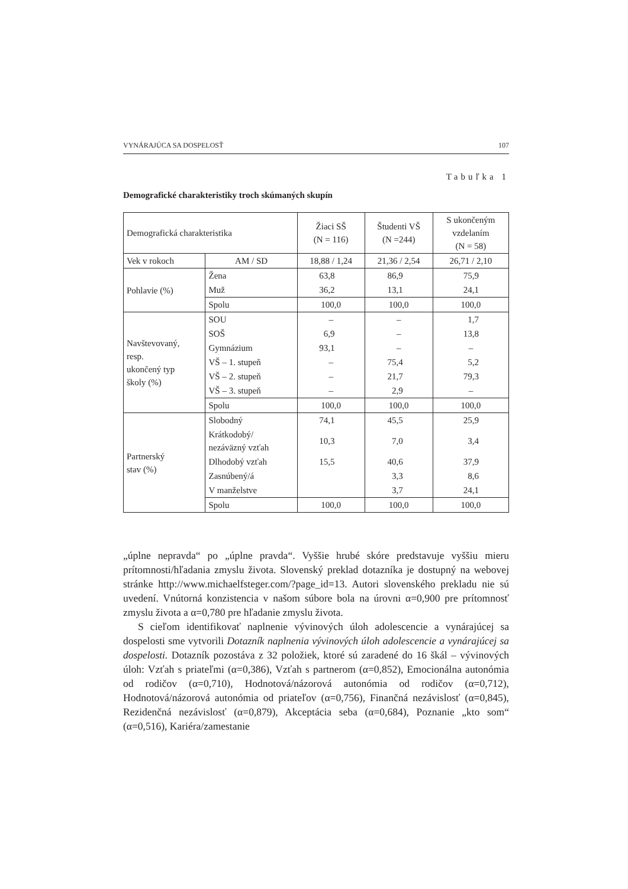VYNÁRAJÚCA SA DOSPELOSŤ 107
Tabuľka 1
Demografické charakteristiky troch skúmaných skupín
| Demografická charakteristika | | Žiaci SŠ (N = 116) | Študenti VŠ (N =244) | S ukončeným vzdelaním (N = 58) |
| Vek v rokoch | AM / SD | 18,88 / 1,24 | 21,36 / 2,54 | 26,71 / 2,10 |
| Pohlavie (%) | Žena | 63,8 | 86,9 | 75,9 |
| | Muž | 36,2 | 13,1 | 24,1 |
| | Spolu | 100,0 | 100,0 | 100,0 |
| Navštevovaný, resp. ukončený typ školy (%) | SOU | – | – | 1,7 |
| | SOŠ | 6,9 | – | 13,8 |
| | Gymnázium | 93,1 | – | – |
| | VŠ – 1. stupeň | – | 75,4 | 5,2 |
| | VŠ – 2. stupeň | – | 21,7 | 79,3 |
| | VŠ – 3. stupeň | – | 2,9 | – |
| | Spolu | 100,0 | 100,0 | 100,0 |
| Partnerský stav (%) | Slobodný | 74,1 | 45,5 | 25,9 |
| | Krátkodobý/ nezáväzný vzťah | 10,3 | 7,0 | 3,4 |
| | Dlhodobý vzťah | 15,5 | 40,6 | 37,9 |
| | Zasnúbený/á | | 3,3 | 8,6 |
| | V manželstve | | 3,7 | 24,1 |
| | Spolu | 100,0 | 100,0 | 100,0 |
„úplne nepravda“ po „úplne pravda“. Vyššie hrubé skóre predstavuje vyššiu mieru prítomnosti/hľadania zmyslu života. Slovenský preklad dotazníka je dostupný na webovej stránke http://www.michaelfsteger.com/?page_id=13. Autori slovenského prekladu nie sú uvedení. Vnútorná konzistencia v našom súbore bola na úrovni α=0,900 pre prítomnosť zmyslu života a α=0,780 pre hľadanie zmyslu života.
S cieľom identifikovať naplnenie vývinových úloh adolescencie a vynárajúcej sa dospelosti sme vytvorili Dotazník naplnenia vývinových úloh adolescencie a vynárajúcej sa dospelosti. Dotazník pozostáva z 32 položiek, ktoré sú zaradené do 16 škál – vývinových úloh: Vzťah s priateľmi (α=0,386), Vzťah s partnerom (α=0,852), Emocionálna autonómia od rodičov (α=0,710), Hodnotová/názorová autonómia od rodičov (α=0,712), Hodnotová/názorová autonómia od priateľov (α=0,756), Finančná nezávislosť (α=0,845), Rezidenčná nezávislosť (α=0,879), Akceptácia seba (α=0,684), Poznanie „kto som“ (α=0,516), Kariéra/zamestanie